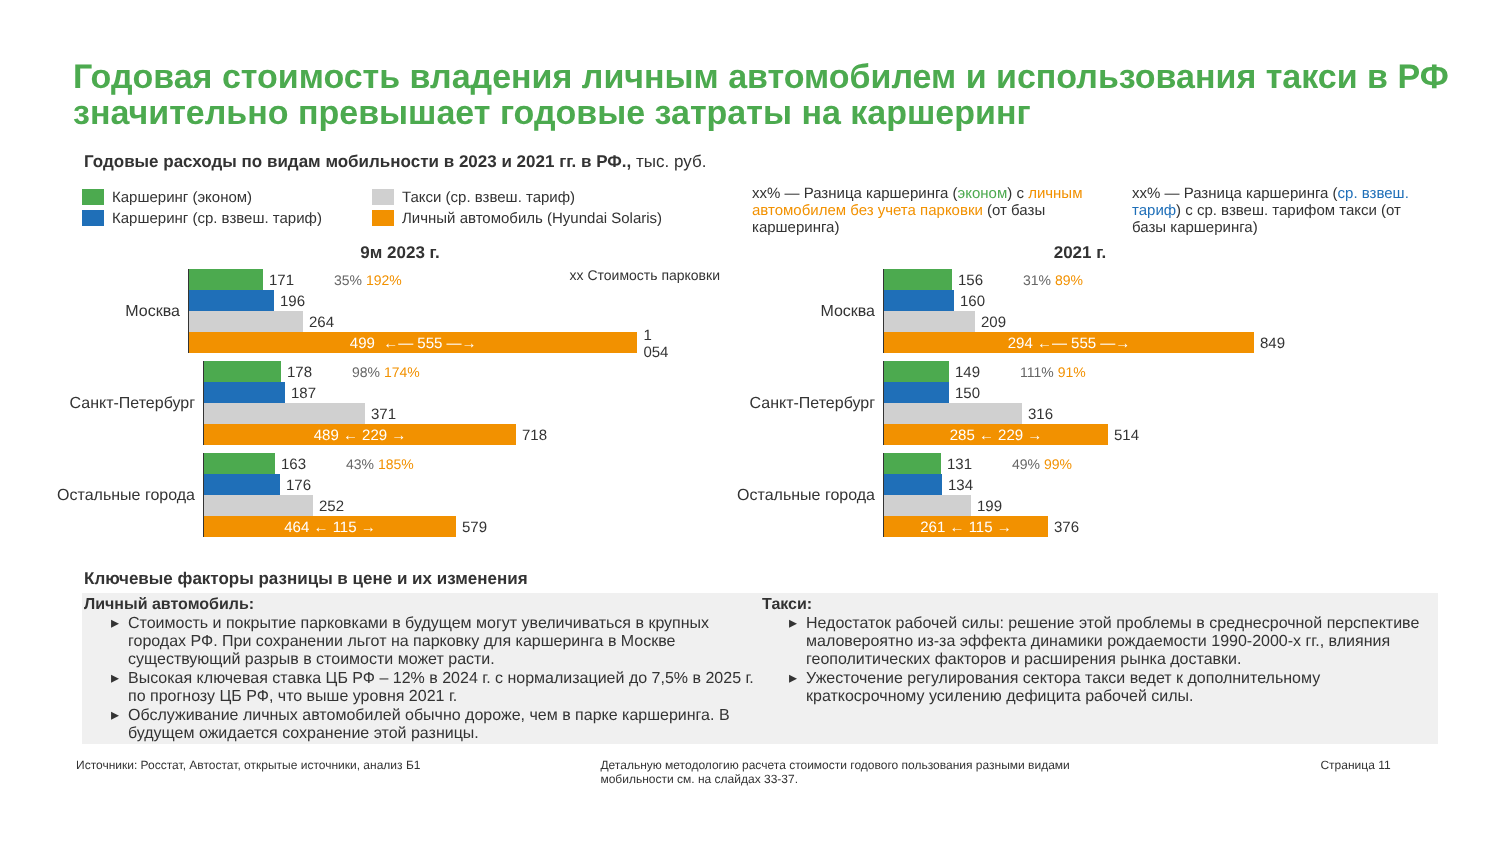Годовая стоимость владения личным автомобилем и использования такси в РФ значительно превышает годовые затраты на каршеринг
Годовые расходы по видам мобильности в 2023 и 2021 гг. в РФ., тыс. руб.
Каршеринг (эконом)
Каршеринг (ср. взвеш. тариф)
Такси (ср. взвеш. тариф)
Личный автомобиль (Hyundai Solaris)
xx% — Разница каршеринга (эконом) с личным автомобилем без учета парковки (от базы каршеринга)
xx% — Разница каршеринга (ср. взвеш. тариф) с ср. взвеш. тарифом такси (от базы каршеринга)
9м 2023 г.
xx Стоимость парковки
Москва
171 35% 192%
196
264
499 ←— 555 —→
1 054
Санкт-Петербург
178 98% 174%
187
371
489 ← 229 →
718
Остальные города
163 43% 185%
176
252
464 ← 115 →
579
2021 г.
Москва
156 31% 89%
160
209
294 ←— 555 —→
849
Санкт-Петербург
149 111% 91%
150
316
285 ← 229 →
514
Остальные города
131 49% 99%
134
199
261 ← 115 →
376
Ключевые факторы разницы в цене и их изменения
Личный автомобиль:
Стоимость и покрытие парковками в будущем могут увеличиваться в крупных городах РФ. При сохранении льгот на парковку для каршеринга в Москве существующий разрыв в стоимости может расти.
Высокая ключевая ставка ЦБ РФ – 12% в 2024 г. с нормализацией до 7,5% в 2025 г. по прогнозу ЦБ РФ, что выше уровня 2021 г.
Обслуживание личных автомобилей обычно дороже, чем в парке каршеринга. В будущем ожидается сохранение этой разницы.
Такси:
Недостаток рабочей силы: решение этой проблемы в среднесрочной перспективе маловероятно из-за эффекта динамики рождаемости 1990-2000-х гг., влияния геополитических факторов и расширения рынка доставки.
Ужесточение регулирования сектора такси ведет к дополнительному краткосрочному усилению дефицита рабочей силы.
Источники: Росстат, Автостат, открытые источники, анализ Б1
Детальную методологию расчета стоимости годового пользования разными видами мобильности см. на слайдах 33-37.
Страница 11